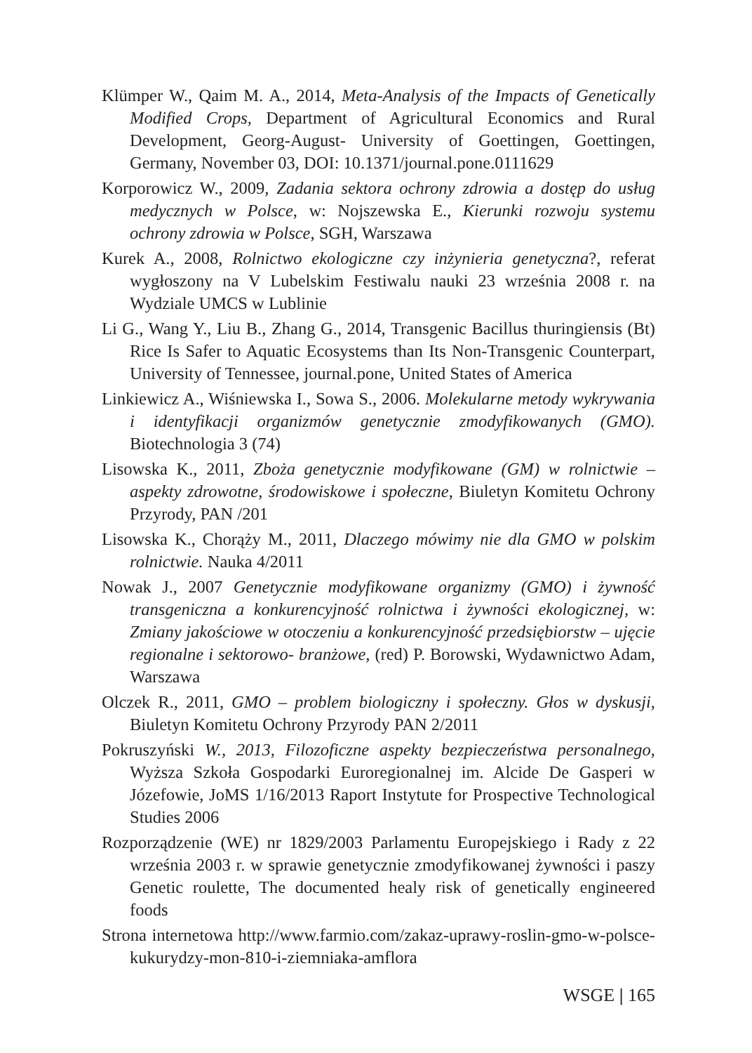Klümper W., Qaim M. A., 2014, Meta-Analysis of the Impacts of Genetically Modified Crops, Department of Agricultural Economics and Rural Development, Georg-August- University of Goettingen, Goettingen, Germany, November 03, DOI: 10.1371/journal.pone.0111629
Korporowicz W., 2009, Zadania sektora ochrony zdrowia a dostęp do usług medycznych w Polsce, w: Nojszewska E., Kierunki rozwoju systemu ochrony zdrowia w Polsce, SGH, Warszawa
Kurek A., 2008, Rolnictwo ekologiczne czy inżynieria genetyczna?, referat wygłoszony na V Lubelskim Festiwalu nauki 23 września 2008 r. na Wydziale UMCS w Lublinie
Li G., Wang Y., Liu B., Zhang G., 2014, Transgenic Bacillus thuringiensis (Bt) Rice Is Safer to Aquatic Ecosystems than Its Non-Transgenic Counterpart, University of Tennessee, journal.pone, United States of America
Linkiewicz A., Wiśniewska I., Sowa S., 2006. Molekularne metody wykrywania i identyfikacji organizmów genetycznie zmodyfikowanych (GMO). Biotechnologia 3 (74)
Lisowska K., 2011, Zboża genetycznie modyfikowane (GM) w rolnictwie – aspekty zdrowotne, środowiskowe i społeczne, Biuletyn Komitetu Ochrony Przyrody, PAN /201
Lisowska K., Chorąży M., 2011, Dlaczego mówimy nie dla GMO w polskim rolnictwie. Nauka 4/2011
Nowak J., 2007 Genetycznie modyfikowane organizmy (GMO) i żywność transgeniczna a konkurencyjność rolnictwa i żywności ekologicznej, w: Zmiany jakościowe w otoczeniu a konkurencyjność przedsiębiorstw – ujęcie regionalne i sektorowo- branżowe, (red) P. Borowski, Wydawnictwo Adam, Warszawa
Olczek R., 2011, GMO – problem biologiczny i społeczny. Głos w dyskusji, Biuletyn Komitetu Ochrony Przyrody PAN 2/2011
Pokruszyński W., 2013, Filozoficzne aspekty bezpieczeństwa personalnego, Wyższa Szkoła Gospodarki Euroregionalnej im. Alcide De Gasperi w Józefowie, JoMS 1/16/2013 Raport Instytute for Prospective Technological Studies 2006
Rozporządzenie (WE) nr 1829/2003 Parlamentu Europejskiego i Rady z 22 września 2003 r. w sprawie genetycznie zmodyfikowanej żywności i paszy Genetic roulette, The documented healy risk of genetically engineered foods
Strona internetowa http://www.farmio.com/zakaz-uprawy-roslin-gmo-w-polsce-kukurydzy-mon-810-i-ziemniaka-amflora
WSGE | 165